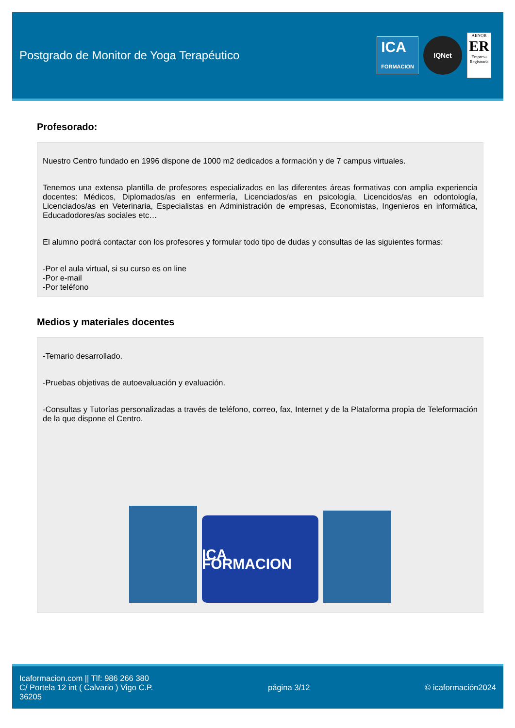Postgrado de Monitor de Yoga Terapéutico
ICA
FORMACION
IQNet
AENOR
ER
Empresa Registrada
Profesorado:
Nuestro Centro fundado en 1996 dispone de 1000 m2 dedicados a formación y de 7 campus virtuales.
Tenemos una extensa plantilla de profesores especializados en las diferentes áreas formativas con amplia experiencia docentes: Médicos, Diplomados/as en enfermería, Licenciados/as en psicología, Licencidos/as en odontología, Licenciados/as en Veterinaria, Especialistas en Administración de empresas, Economistas, Ingenieros en informática, Educadodores/as sociales etc…
El alumno podrá contactar con los profesores y formular todo tipo de dudas y consultas de las siguientes formas:
-Por el aula virtual, si su curso es on line
-Por e-mail
-Por teléfono
Medios y materiales docentes
-Temario desarrollado.
-Pruebas objetivas de autoevaluación y evaluación.
-Consultas y Tutorías personalizadas a través de teléfono, correo, fax, Internet y de la Plataforma propia de Teleformación de la que dispone el Centro.
ICA FORMACION
Icaformacion.com || Tlf: 986 266 380
C/ Portela 12 int ( Calvario ) Vigo C.P.
36205
página 3/12 © icaformación2024